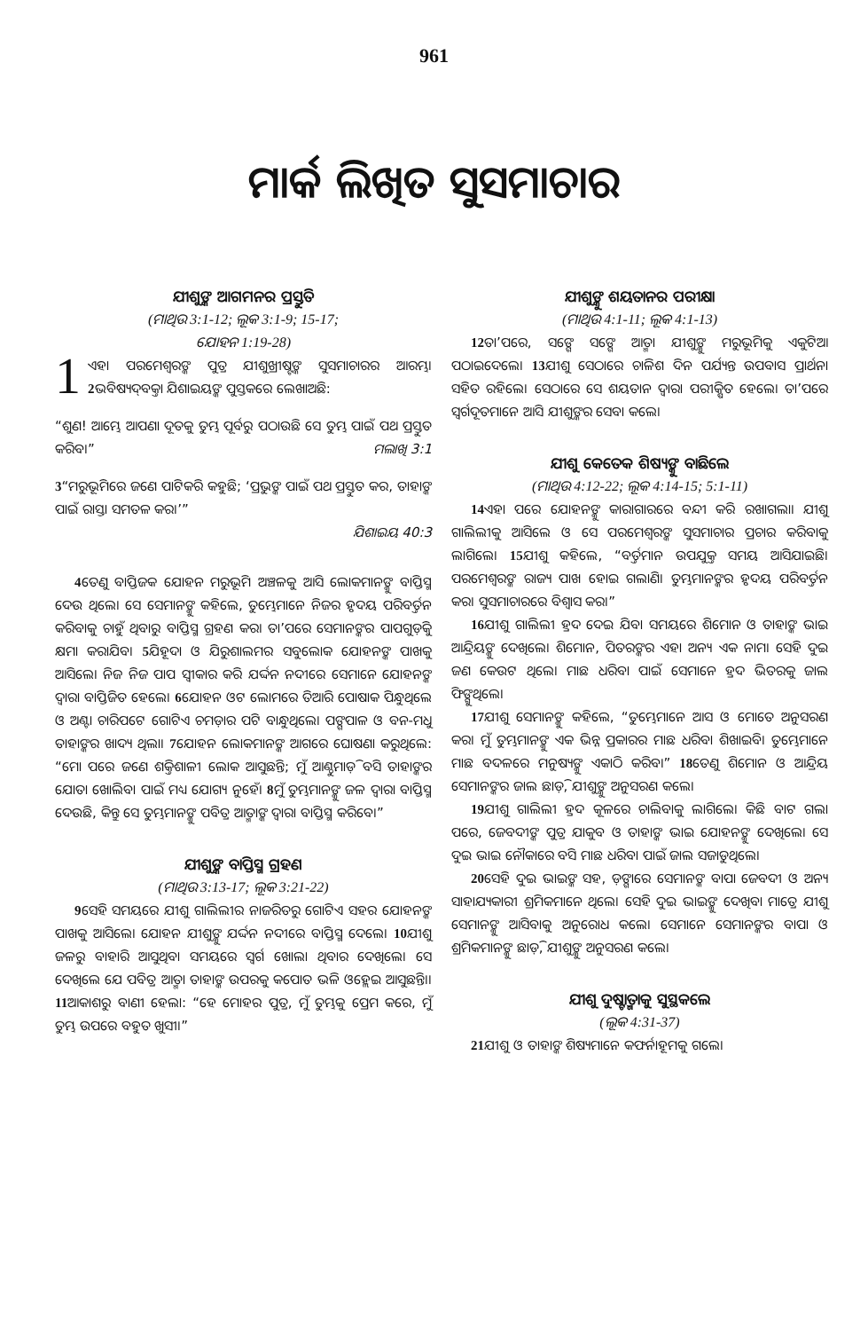961
ମାର୍କ ଲିଖିତ ସୁସମାଚାର
ଯୀଶୁଙ୍କ ଆଗମନର ପ୍ରସ୍ତୁତି
(ମାଥିଉ 3:1-12; ଲୂକ 3:1-9; 15-17;
ଯୋହନ 1:19-28)
1 ଏହା ପରମେଶ୍ୱରଙ୍କ ପୁତ୍ର ଯୀଶୁଖ୍ରୀଷ୍ଟଙ୍କ ସୁସମାଚାରର ଆରମ୍ଭ। 2ଭବିଷ୍ୟଦ୍‌ବକ୍ତା ଯିଶାଇୟଙ୍କ ପୁସ୍ତକରେ ଲେଖାଅଛି:
“ଶୁଣ! ଆମ୍ଭେ ଆପଣା ଦୂତକୁ ତୁମ୍ଭ ପୂର୍ବରୁ ପଠାଉଛି ସେ ତୁମ୍ଭ ପାଇଁ ପଥ ପ୍ରସ୍ତୁତ କରିବ।” ମଲାଖି 3:1
3“ମରୁଭୂମିରେ ଜଣେ ପାଟିକରି କହୁଛି; ‘ପ୍ରଭୁଙ୍କ ପାଇଁ ପଥ ପ୍ରସ୍ତୁତ କର, ତାହାଙ୍କ ପାଇଁ ରାସ୍ତା ସମତଳ କର।’”
ଯିଶାଇୟ 40:3
4ତେଣୁ ବାପ୍ତିଜକ ଯୋହନ ମରୁଭୂମି ଅଞ୍ଚଳକୁ ଆସି ଲୋକମାନଙ୍କୁ ବାପ୍ତିସ୍ମ ଦେଉ ଥିଲେ। ସେ ସେମାନଙ୍କୁ କହିଲେ, ତୁମ୍ଭେମାନେ ନିଜର ହୃଦୟ ପରିବର୍ତ୍ତନ କରିବାକୁ ଚାହୁଁ ଥିବାରୁ ବାପ୍ତିସ୍ମ ଗ୍ରହଣ କର। ତା’ପରେ ସେମାନଙ୍କର ପାପଗୁଡ଼ିକୁ କ୍ଷମା କରାଯିବ। 5ଯିହୂଦା ଓ ଯିରୁଶାଲମର ସବୁଲୋକ ଯୋହନଙ୍କ ପାଖକୁ ଆସିଲେ। ନିଜ ନିଜ ପାପ ସ୍ୱୀକାର କରି ଯର୍ଦ୍ଦନ ନଦୀରେ ସେମାନେ ଯୋହନଙ୍କ ଦ୍ୱାରା ବାପ୍ତିଜିତ ହେଲେ। 6ଯୋହନ ଓଟ ଲୋମରେ ତିଆରି ପୋଷାକ ପିନ୍ଧୁଥିଲେ ଓ ଅଣ୍ଟା ଚାରିପଟେ ଗୋଟିଏ ଚମଡ଼ାର ପଟି ବାନ୍ଧୁଥିଲେ। ପଙ୍ଗପାଳ ଓ ବନ-ମଧୁ ତାହାଙ୍କର ଖାଦ୍ୟ ଥିଲା। 7ଯୋହନ ଲୋକମାନଙ୍କ ଆଗରେ ଘୋଷଣା କରୁଥିଲେ: “ମୋ ପରେ ଜଣେ ଶକ୍ତିଶାଳୀ ଲୋକ ଆସୁଛନ୍ତି; ମୁଁ ଆଣ୍ଠୁମାଡ଼ି ବସି ତାହାଙ୍କର ଯୋତା ଖୋଲିବା ପାଇଁ ମଧ୍ୟ ଯୋଗ୍ୟ ନୁହେଁ। 8ମୁଁ ତୁମ୍ଭମାନଙ୍କୁ ଜଳ ଦ୍ୱାରା ବାପ୍ତିସ୍ମ ଦେଉଛି, କିନ୍ତୁ ସେ ତୁମ୍ଭମାନଙ୍କୁ ପବିତ୍ର ଆତ୍ମାଙ୍କ ଦ୍ୱାରା ବାପ୍ତିସ୍ମ କରିବେ।”
ଯୀଶୁଙ୍କ ବାପ୍ତିସ୍ମ ଗ୍ରହଣ
(ମାଥିଉ 3:13-17; ଲୂକ 3:21-22)
9ସେହି ସମୟରେ ଯୀଶୁ ଗାଲିଲୀର ନାଜରିତରୁ ଗୋଟିଏ ସହର ଯୋହନଙ୍କ ପାଖକୁ ଆସିଲେ। ଯୋହନ ଯୀଶୁଙ୍କୁ ଯର୍ଦ୍ଦନ ନଦୀରେ ବାପ୍ତିସ୍ମ ଦେଲେ। 10ଯୀଶୁ ଜଳରୁ ବାହାରି ଆସୁଥିବା ସମୟରେ ସ୍ୱର୍ଗ ଖୋଲା ଥିବାର ଦେଖିଲେ। ସେ ଦେଖିଲେ ଯେ ପବିତ୍ର ଆତ୍ମା ତାହାଙ୍କ ଉପରକୁ କପୋତ ଭଳି ଓହ୍ଲେଇ ଆସୁଛନ୍ତି।। 11ଆକାଶରୁ ବାଣୀ ହେଲା: “ହେ ମୋହର ପୁତ୍ର, ମୁଁ ତୁମ୍ଭକୁ ପ୍ରେମ କରେ, ମୁଁ ତୁମ୍ଭ ଉପରେ ବହୁତ ଖୁସୀ।”
ଯୀଶୁଙ୍କୁ ଶୟତାନର ପରୀକ୍ଷା
(ମାଥିଉ 4:1-11; ଲୂକ 4:1-13)
12ତା’ପରେ, ସଙ୍ଗେ ସଙ୍ଗେ ଆତ୍ମା ଯୀଶୁଙ୍କୁ ମରୁଭୂମିକୁ ଏକୁଟିଆ ପଠାଇଦେଲେ। 13ଯୀଶୁ ସେଠାରେ ଚାଳିଶ ଦିନ ପର୍ଯ୍ୟନ୍ତ ଉପବାସ ପ୍ରାର୍ଥନା ସହିତ ରହିଲେ। ସେଠାରେ ସେ ଶୟତାନ ଦ୍ୱାରା ପରୀକ୍ଷିତ ହେଲେ। ତା’ପରେ ସ୍ୱର୍ଗଦୂତମାନେ ଆସି ଯୀଶୁଙ୍କର ସେବା କଲେ।
ଯୀଶୁ କେତେକ ଶିଷ୍ୟଙ୍କୁ ବାଛିଲେ
(ମାଥିଉ 4:12-22; ଲୂକ 4:14-15; 5:1-11)
14ଏହା ପରେ ଯୋହନଙ୍କୁ କାରାଗାରରେ ବନ୍ଦୀ କରି ରଖାଗଲା। ଯୀଶୁ ଗାଲିଲୀକୁ ଆସିଲେ ଓ ସେ ପରମେଶ୍ୱରଙ୍କ ସୁସମାଚାର ପ୍ରଚାର କରିବାକୁ ଲାଗିଲେ। 15ଯୀଶୁ କହିଲେ, “ବର୍ତ୍ତମାନ ଉପଯୁକ୍ତ ସମୟ ଆସିଯାଇଛି। ପରମେଶ୍ୱରଙ୍କ ରାଜ୍ୟ ପାଖ ହୋଇ ଗଲାଣି। ତୁମ୍ଭମାନଙ୍କର ହୃଦୟ ପରିବର୍ତ୍ତନ କର। ସୁସମାଚାରରେ ବିଶ୍ୱାସ କର।”
16ଯୀଶୁ ଗାଲିଲୀ ହ୍ରଦ ଦେଇ ଯିବା ସମୟରେ ଶିମୋନ ଓ ତାହାଙ୍କ ଭାଇ ଆନ୍ଦ୍ରିୟଙ୍କୁ ଦେଖିଲେ। ଶିମୋନ, ପିତରଙ୍କର ଏହା ଅନ୍ୟ ଏକ ନାମ। ସେହି ଦୁଇ ଜଣ କେଉଟ ଥିଲେ। ମାଛ ଧରିବା ପାଇଁ ସେମାନେ ହ୍ରଦ ଭିତରକୁ ଜାଲ ଫିଙ୍ଗୁଥିଲେ।
17ଯୀଶୁ ସେମାନଙ୍କୁ କହିଲେ, “ତୁମ୍ଭେମାନେ ଆସ ଓ ମୋତେ ଅନୁସରଣ କର। ମୁଁ ତୁମ୍ଭମାନଙ୍କୁ ଏକ ଭିନ୍ନ ପ୍ରକାରର ମାଛ ଧରିବା ଶିଖାଇବି। ତୁମ୍ଭେମାନେ ମାଛ ବଦଳରେ ମନୁଷ୍ୟଙ୍କୁ ଏକାଠି କରିବ।” 18ତେଣୁ ଶିମୋନ ଓ ଆନ୍ଦ୍ରିୟ ସେମାନଙ୍କର ଜାଲ ଛାଡ଼ି, ଯୀଶୁଙ୍କୁ ଅନୁସରଣ କଲେ।
19ଯୀଶୁ ଗାଲିଲୀ ହ୍ରଦ କୂଳରେ ଚାଲିବାକୁ ଲାଗିଲେ। କିଛି ବାଟ ଗଲା ପରେ, ଜେବଦୀଙ୍କ ପୁତ୍ର ଯାକୁବ ଓ ତାହାଙ୍କ ଭାଇ ଯୋହନଙ୍କୁ ଦେଖିଲେ। ସେ ଦୁଇ ଭାଇ ନୌକାରେ ବସି ମାଛ ଧରିବା ପାଇଁ ଜାଲ ସଜାଡୁଥିଲେ।
20ସେହି ଦୁଇ ଭାଇଙ୍କ ସହ, ଡ଼ଙ୍ଗାରେ ସେମାନଙ୍କ ବାପା ଜେବଦୀ ଓ ଅନ୍ୟ ସାହାଯ୍ୟକାରୀ ଶ୍ରମିକମାନେ ଥିଲେ। ସେହି ଦୁଇ ଭାଇଙ୍କୁ ଦେଖିବା ମାତ୍ରେ ଯୀଶୁ ସେମାନଙ୍କୁ ଆସିବାକୁ ଅନୁରୋଧ କଲେ। ସେମାନେ ସେମାନଙ୍କର ବାପା ଓ ଶ୍ରମିକମାନଙ୍କୁ ଛାଡ଼ି, ଯୀଶୁଙ୍କୁ ଅନୁସରଣ କଲେ।
ଯୀଶୁ ଦୁଷ୍ଟାତ୍ମାକୁ ସୁସ୍ଥକଲେ
(ଲୂକ 4:31-37)
21ଯୀଶୁ ଓ ତାହାଙ୍କ ଶିଷ୍ୟମାନେ କଫର୍ନାହୂମକୁ ଗଲେ।